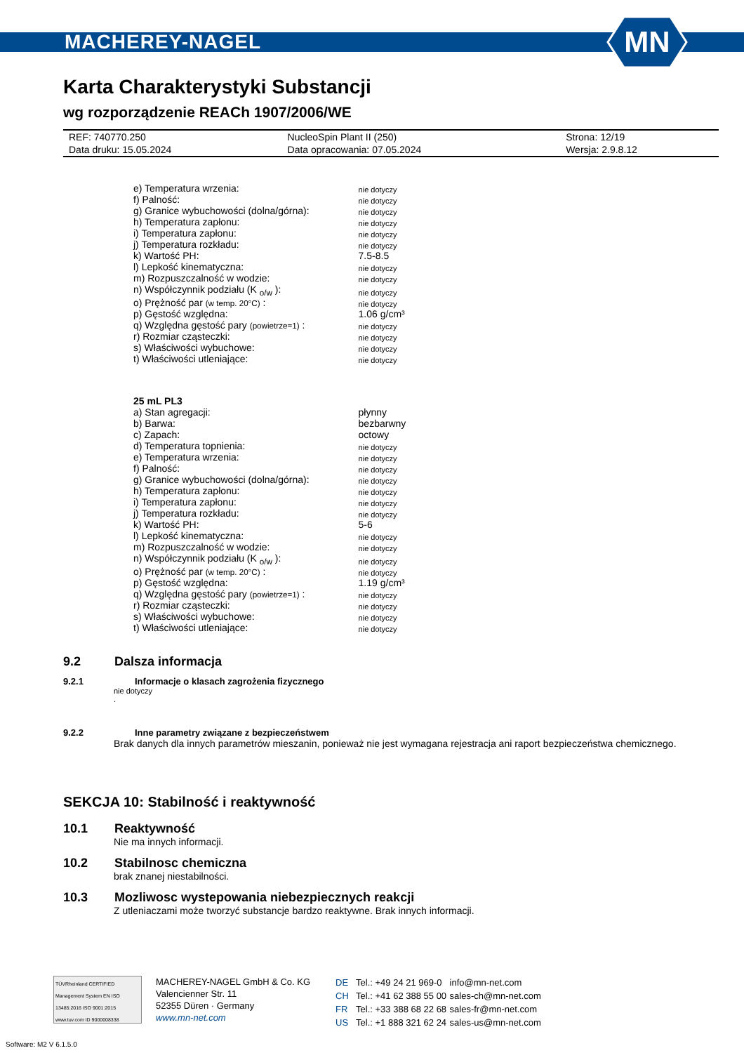MACHEREY-NAGEL
MN
Karta Charakterystyki Substancji
wg rozporządzenie REACh 1907/2006/WE
| REF: 740770.250 | NucleoSpin Plant II (250) | Strona: 12/19 |
| Data druku: 15.05.2024 | Data opracowania: 07.05.2024 | Wersja: 2.9.8.12 |
| e) Temperatura wrzenia: | nie dotyczy |
| f) Palność: | nie dotyczy |
| g) Granice wybuchowości (dolna/górna): | nie dotyczy |
| h) Temperatura zapłonu: | nie dotyczy |
| i) Temperatura zapłonu: | nie dotyczy |
| j) Temperatura rozkładu: | nie dotyczy |
| k) Wartość PH: | 7.5-8.5 |
| l) Lepkość kinematyczna: | nie dotyczy |
| m) Rozpuszczalność w wodzie: | nie dotyczy |
| n) Współczynnik podziału (K <sub>o/w</sub> ): | nie dotyczy |
| o) Prężność par (w temp. 20°C) : | nie dotyczy |
| p) Gęstość względna: | 1.06 g/cm³ |
| q) Względna gęstość pary (powietrze=1) : | nie dotyczy |
| r) Rozmiar cząsteczki: | nie dotyczy |
| s) Właściwości wybuchowe: | nie dotyczy |
| t) Właściwości utleniające: | nie dotyczy |
| 25 mL PL3 | |
| a) Stan agregacji: | płynny |
| b) Barwa: | bezbarwny |
| c) Zapach: | octowy |
| d) Temperatura topnienia: | nie dotyczy |
| e) Temperatura wrzenia: | nie dotyczy |
| f) Palność: | nie dotyczy |
| g) Granice wybuchowości (dolna/górna): | nie dotyczy |
| h) Temperatura zapłonu: | nie dotyczy |
| i) Temperatura zapłonu: | nie dotyczy |
| j) Temperatura rozkładu: | nie dotyczy |
| k) Wartość PH: | 5-6 |
| l) Lepkość kinematyczna: | nie dotyczy |
| m) Rozpuszczalność w wodzie: | nie dotyczy |
| n) Współczynnik podziału (K <sub>o/w</sub> ): | nie dotyczy |
| o) Prężność par (w temp. 20°C) : | nie dotyczy |
| p) Gęstość względna: | 1.19 g/cm³ |
| q) Względna gęstość pary (powietrze=1) : | nie dotyczy |
| r) Rozmiar cząsteczki: | nie dotyczy |
| s) Właściwości wybuchowe: | nie dotyczy |
| t) Właściwości utleniające: | nie dotyczy |
9.2 Dalsza informacja
9.2.1 Informacje o klasach zagrożenia fizycznego
nie dotyczy
.
9.2.2 Inne parametry związane z bezpieczeństwem
Brak danych dla innych parametrów mieszanin, ponieważ nie jest wymagana rejestracja ani raport bezpieczeństwa chemicznego.
SEKCJA 10: Stabilność i reaktywność
10.1 Reaktywność
Nie ma innych informacji.
10.2 Stabilnosc chemiczna
brak znanej niestabilności.
10.3 Mozliwosc wystepowania niebezpiecznych reakcji
Z utleniaczami może tworzyć substancje bardzo reaktywne. Brak innych informacji.
TÜVRheinland CERTIFIED
Management System EN ISO 13485:2016 ISO 9001:2015
www.tuv.com ID 9000008338
MACHEREY-NAGEL GmbH & Co. KG
Valencienner Str. 11
52355 Düren · Germany
www.mn-net.com
| DE | Tel.: +49 24 21 969-0 | info@mn-net.com |
| CH | Tel.: +41 62 388 55 00 | sales-ch@mn-net.com |
| FR | Tel.: +33 388 68 22 68 | sales-fr@mn-net.com |
| US | Tel.: +1 888 321 62 24 | sales-us@mn-net.com |
Software: M2 V 6.1.5.0